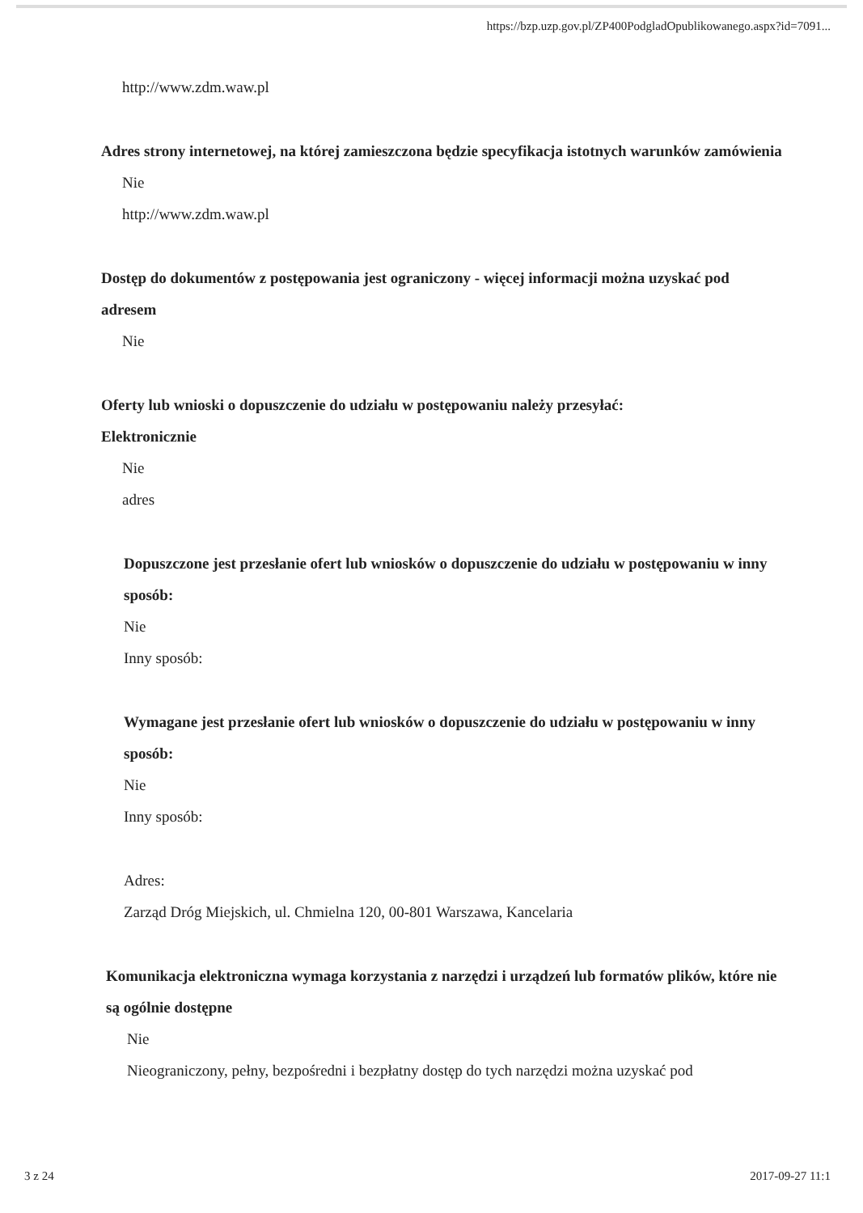https://bzp.uzp.gov.pl/ZP400PodgladOpublikowanego.aspx?id=7091...
http://www.zdm.waw.pl
Adres strony internetowej, na której zamieszczona będzie specyfikacja istotnych warunków zamówienia
Nie
http://www.zdm.waw.pl
Dostęp do dokumentów z postępowania jest ograniczony - więcej informacji można uzyskać pod adresem
Nie
Oferty lub wnioski o dopuszczenie do udziału w postępowaniu należy przesyłać:
Elektronicznie
Nie
adres
Dopuszczone jest przesłanie ofert lub wniosków o dopuszczenie do udziału w postępowaniu w inny sposób:
Nie
Inny sposób:
Wymagane jest przesłanie ofert lub wniosków o dopuszczenie do udziału w postępowaniu w inny sposób:
Nie
Inny sposób:
Adres:
Zarząd Dróg Miejskich, ul. Chmielna 120, 00-801 Warszawa, Kancelaria
Komunikacja elektroniczna wymaga korzystania z narzędzi i urządzeń lub formatów plików, które nie są ogólnie dostępne
Nie
Nieograniczony, pełny, bezpośredni i bezpłatny dostęp do tych narzędzi można uzyskać pod
3 z 24 2017-09-27 11:1